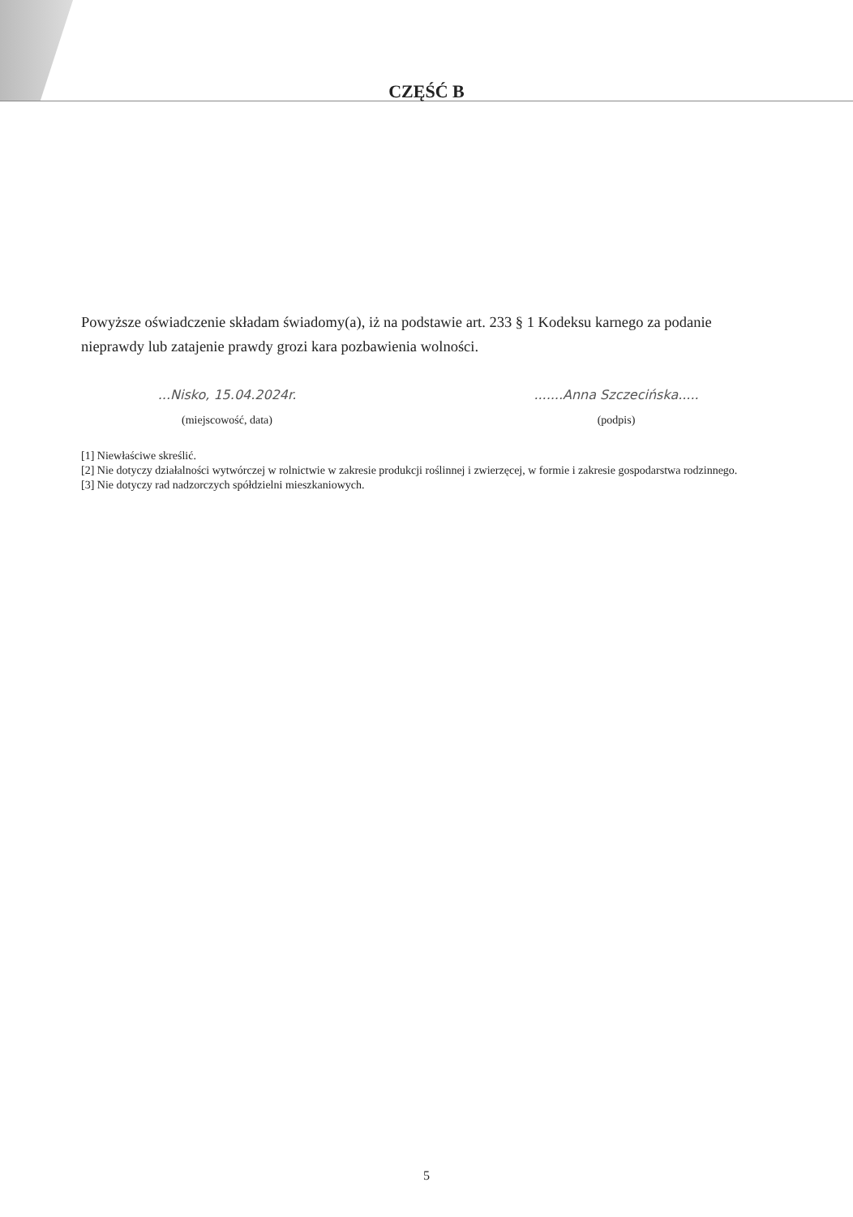CZĘŚĆ B
Powyższe oświadczenie składam świadomy(a), iż na podstawie art. 233 § 1 Kodeksu karnego za podanie nieprawdy lub zatajenie prawdy grozi kara pozbawienia wolności.
...Nisko, 15.04.2024r.
(miejscowość, data)
.......Anna Szczecińska.....
(podpis)
[1] Niewłaściwe skreślić.
[2] Nie dotyczy działalności wytwórczej w rolnictwie w zakresie produkcji roślinnej i zwierzęcej, w formie i zakresie gospodarstwa rodzinnego.
[3] Nie dotyczy rad nadzorczych spółdzielni mieszkaniowych.
5